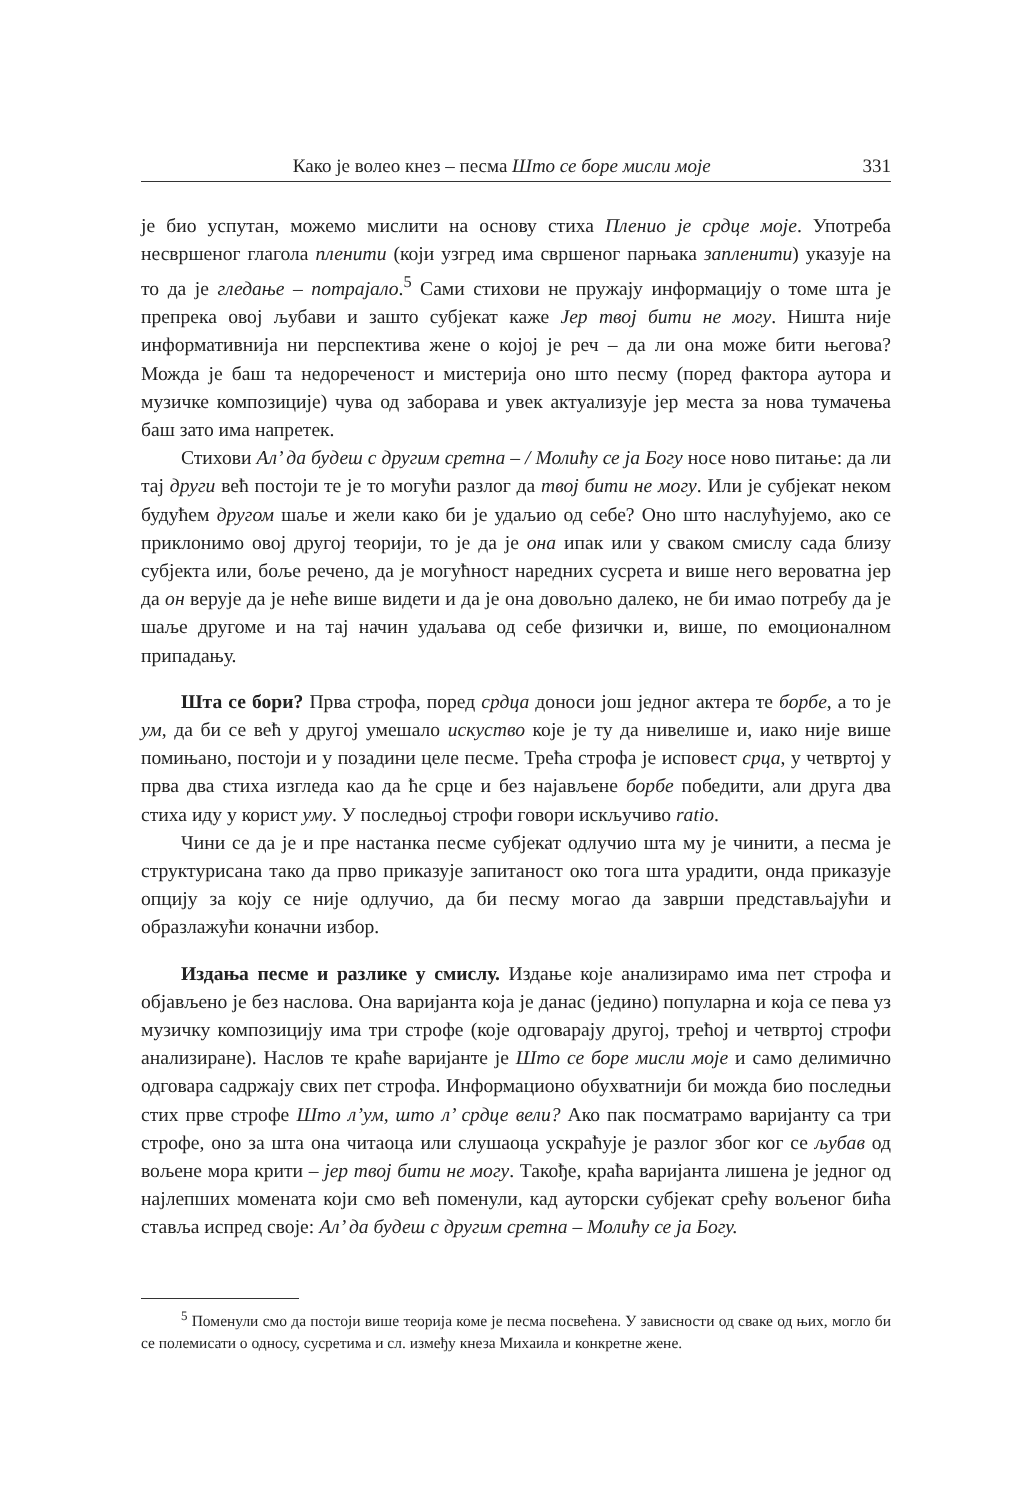Како је волео кнез – песма Што се боре мисли моје 331
је био успутан, можемо мислити на основу стиха Пленио је срдце моје. Употреба несвршеног глагола пленити (који узгред има свршеног парњака запленити) указује на то да је гледање – потрајало.<sup>5</sup> Сами стихови не пружају информацију о томе шта је препрека овој љубави и зашто субјекат каже Јер твој бити не могу. Ништа није информативнија ни перспектива жене о којој је реч – да ли она може бити његова? Можда је баш та недореченост и мистерија оно што песму (поред фактора аутора и музичке композиције) чува од заборава и увек актуализује јер места за нова тумачења баш зато има напретек.
Стихови Ал’ да будеш с другим сретна – / Молићу се ја Богу носе ново питање: да ли тај други већ постоји те је то могући разлог да твој бити не могу. Или је субјекат неком будућем другом шаље и жели како би је удаљио од себе? Оно што наслућујемо, ако се приклонимо овој другој теорији, то је да је она ипак или у сваком смислу сада близу субјекта или, боље речено, да је могућност наредних сусрета и више него вероватна јер да он верује да је неће више видети и да је она довољно далеко, не би имао потребу да је шаље другоме и на тај начин удаљава од себе физички и, више, по емоционалном припадању.
Шта се бори? Прва строфа, поред срдца доноси још једног актера те борбе, а то је ум, да би се већ у другој умешало искуство које је ту да нивелише и, иако није више помињано, постоји и у позадини целе песме. Трећа строфа је исповест срца, у четвртој у прва два стиха изгледа као да ће срце и без најављене борбе победити, али друга два стиха иду у корист уму. У последњој строфи говори искључиво ratio.
Чини се да је и пре настанка песме субјекат одлучио шта му је чинити, а песма је структурисана тако да прво приказује запитаност око тога шта урадити, онда приказује опцију за коју се није одлучио, да би песму могао да заврши представљајући и образлажући коначни избор.
Издања песме и разлике у смислу. Издање које анализирамо има пет строфа и објављено је без наслова. Она варијанта која је данас (једино) популарна и која се пева уз музичку композицију има три строфе (које одговарају другој, трећој и четвртој строфи анализиране). Наслов те краће варијанте је Што се боре мисли моје и само делимично одговара садржају свих пет строфа. Информационо обухватнији би можда био последњи стих прве строфе Што л’ум, што л’ срдце вели? Ако пак посматрамо варијанту са три строфе, оно за шта она читаоца или слушаоца ускраћује је разлог због ког се љубав од вољене мора крити – јер твој бити не могу. Такође, краћа варијанта лишена је једног од најлепших момената који смо већ поменули, кад ауторски субјекат срећу вољеног бића ставља испред своје: Ал’ да будеш с другим сретна – Молићу се ја Богу.
<sup>5</sup> Поменули смо да постоји више теорија коме је песма посвећена. У зависности од сваке од њих, могло би се полемисати о односу, сусретима и сл. између кнеза Михаила и конкретне жене.